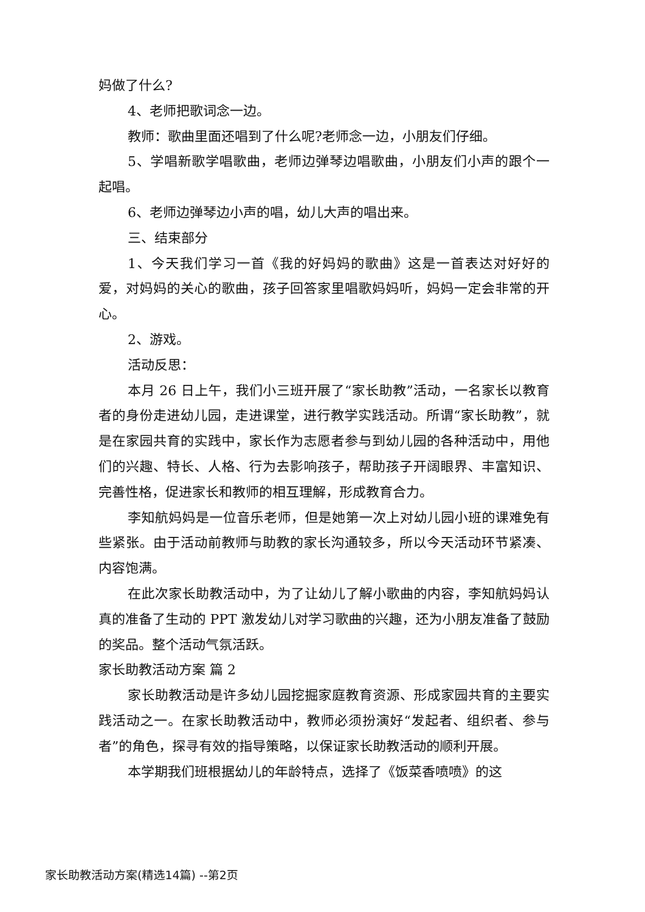妈做了什么?
4、老师把歌词念一边。
教师：歌曲里面还唱到了什么呢?老师念一边，小朋友们仔细。
5、学唱新歌学唱歌曲，老师边弹琴边唱歌曲，小朋友们小声的跟个一起唱。
6、老师边弹琴边小声的唱，幼儿大声的唱出来。
三、结束部分
1、今天我们学习一首《我的好妈妈的歌曲》这是一首表达对好好的爱，对妈妈的关心的歌曲，孩子回答家里唱歌妈妈听，妈妈一定会非常的开心。
2、游戏。
活动反思：
本月 26 日上午，我们小三班开展了“家长助教”活动，一名家长以教育者的身份走进幼儿园，走进课堂，进行教学实践活动。所谓“家长助教”，就是在家园共育的实践中，家长作为志愿者参与到幼儿园的各种活动中，用他们的兴趣、特长、人格、行为去影响孩子，帮助孩子开阔眼界、丰富知识、完善性格，促进家长和教师的相互理解，形成教育合力。
李知航妈妈是一位音乐老师，但是她第一次上对幼儿园小班的课难免有些紧张。由于活动前教师与助教的家长沟通较多，所以今天活动环节紧凑、内容饱满。
在此次家长助教活动中，为了让幼儿了解小歌曲的内容，李知航妈妈认真的准备了生动的 PPT 激发幼儿对学习歌曲的兴趣，还为小朋友准备了鼓励的奖品。整个活动气氛活跃。
家长助教活动方案 篇 2
家长助教活动是许多幼儿园挖掘家庭教育资源、形成家园共育的主要实践活动之一。在家长助教活动中，教师必须扮演好“发起者、组织者、参与者”的角色，探寻有效的指导策略，以保证家长助教活动的顺利开展。
本学期我们班根据幼儿的年龄特点，选择了《饭菜香喷喷》的这
家长助教活动方案(精选14篇) --第2页